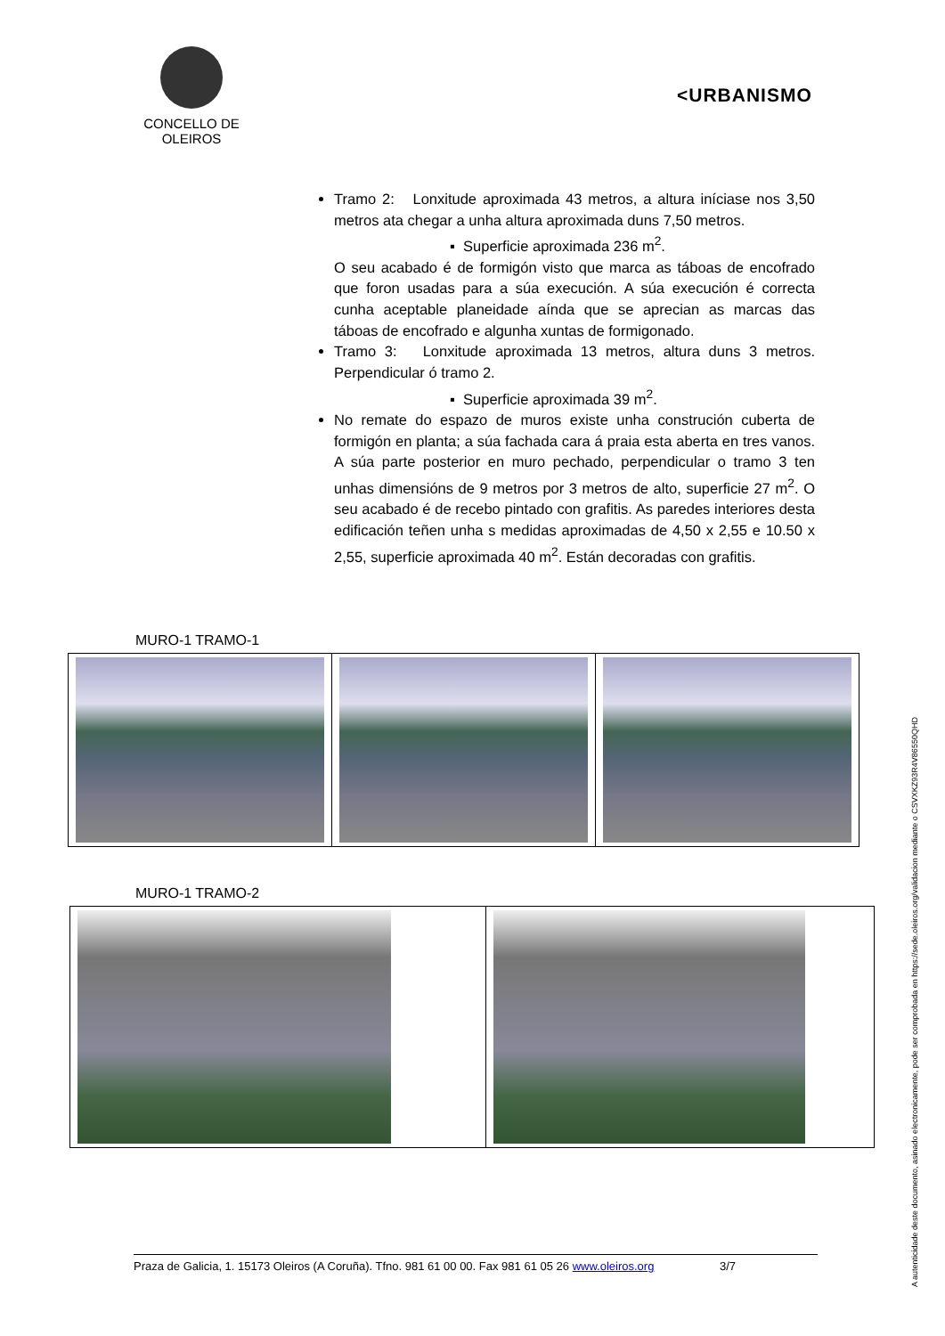CONCELLO DE
OLEIROS
<URBANISMO
Tramo 2: Lonxitude aproximada 43 metros, a altura iníciase nos 3,50 metros ata chegar a unha altura aproximada duns 7,50 metros.
▪ Superficie aproximada 236 m<sup>2</sup>.
O seu acabado é de formigón visto que marca as táboas de encofrado que foron usadas para a súa execución. A súa execución é correcta cunha aceptable planeidade aínda que se aprecian as marcas das táboas de encofrado e algunha xuntas de formigonado.
Tramo 3: Lonxitude aproximada 13 metros, altura duns 3 metros. Perpendicular ó tramo 2.
▪ Superficie aproximada 39 m<sup>2</sup>.
No remate do espazo de muros existe unha construción cuberta de formigón en planta; a súa fachada cara á praia esta aberta en tres vanos. A súa parte posterior en muro pechado, perpendicular o tramo 3 ten unhas dimensións de 9 metros por 3 metros de alto, superficie 27 m<sup>2</sup>. O seu acabado é de recebo pintado con grafitis. As paredes interiores desta edificación teñen unha s medidas aproximadas de 4,50 x 2,55 e 10.50 x 2,55, superficie aproximada 40 m<sup>2</sup>. Están decoradas con grafitis.
MURO-1 TRAMO-1
MURO-1 TRAMO-2
Praza de Galicia, 1. 15173 Oleiros (A Coruña). Tfno. 981 61 00 00. Fax 981 61 05 26 www.oleiros.org 3/7
A autenticidade deste documento, asinado electronicamente, pode ser comprobada en https://sede.oleiros.org/validacion mediante o CSVXKZ93R4V86550QHD